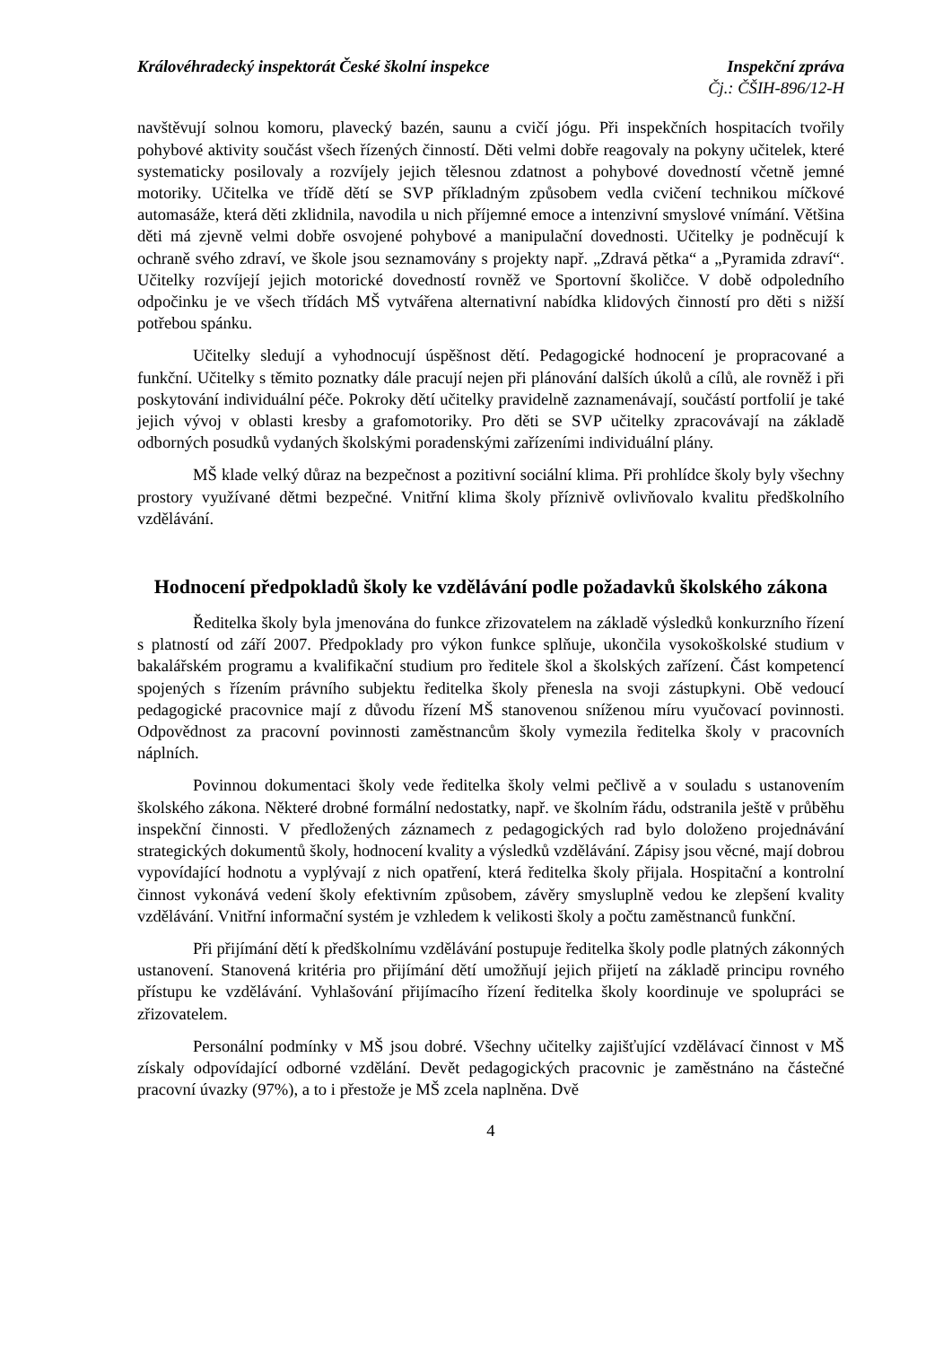Královéhradecký inspektorát České školní inspekce Inspekční zpráva
Čj.: ČŠIH-896/12-H
navštěvují solnou komoru, plavecký bazén, saunu a cvičí jógu. Při inspekčních hospitacích tvořily pohybové aktivity součást všech řízených činností. Děti velmi dobře reagovaly na pokyny učitelek, které systematicky posilovaly a rozvíjely jejich tělesnou zdatnost a pohybové dovedností včetně jemné motoriky. Učitelka ve třídě dětí se SVP příkladným způsobem vedla cvičení technikou míčkové automasáže, která děti zklidnila, navodila u nich příjemné emoce a intenzivní smyslové vnímání. Většina děti má zjevně velmi dobře osvojené pohybové a manipulační dovednosti. Učitelky je podněcují k ochraně svého zdraví, ve škole jsou seznamovány s projekty např. „Zdravá pětka“ a „Pyramida zdraví“. Učitelky rozvíjejí jejich motorické dovedností rovněž ve Sportovní školičce. V době odpoledního odpočinku je ve všech třídách MŠ vytvářena alternativní nabídka klidových činností pro děti s nižší potřebou spánku.
Učitelky sledují a vyhodnocují úspěšnost dětí. Pedagogické hodnocení je propracované a funkční. Učitelky s těmito poznatky dále pracují nejen při plánování dalších úkolů a cílů, ale rovněž i při poskytování individuální péče. Pokroky dětí učitelky pravidelně zaznamenávají, součástí portfolií je také jejich vývoj v oblasti kresby a grafomotoriky. Pro děti se SVP učitelky zpracovávají na základě odborných posudků vydaných školskými poradenskými zařízeními individuální plány.
MŠ klade velký důraz na bezpečnost a pozitivní sociální klima. Při prohlídce školy byly všechny prostory využívané dětmi bezpečné. Vnitřní klima školy příznivě ovlivňovalo kvalitu předškolního vzdělávání.
Hodnocení předpokladů školy ke vzdělávání podle požadavků školského zákona
Ředitelka školy byla jmenována do funkce zřizovatelem na základě výsledků konkurzního řízení s platností od září 2007. Předpoklady pro výkon funkce splňuje, ukončila vysokoškolské studium v bakalářském programu a kvalifikační studium pro ředitele škol a školských zařízení. Část kompetencí spojených s řízením právního subjektu ředitelka školy přenesla na svoji zástupkyni. Obě vedoucí pedagogické pracovnice mají z důvodu řízení MŠ stanovenou sníženou míru vyučovací povinnosti. Odpovědnost za pracovní povinnosti zaměstnancům školy vymezila ředitelka školy v pracovních náplních.
Povinnou dokumentaci školy vede ředitelka školy velmi pečlivě a v souladu s ustanovením školského zákona. Některé drobné formální nedostatky, např. ve školním řádu, odstranila ještě v průběhu inspekční činnosti. V předložených záznamech z pedagogických rad bylo doloženo projednávání strategických dokumentů školy, hodnocení kvality a výsledků vzdělávání. Zápisy jsou věcné, mají dobrou vypovídající hodnotu a vyplývají z nich opatření, která ředitelka školy přijala. Hospitační a kontrolní činnost vykonává vedení školy efektivním způsobem, závěry smysluplně vedou ke zlepšení kvality vzdělávání. Vnitřní informační systém je vzhledem k velikosti školy a počtu zaměstnanců funkční.
Při přijímání dětí k předškolnímu vzdělávání postupuje ředitelka školy podle platných zákonných ustanovení. Stanovená kritéria pro přijímání dětí umožňují jejich přijetí na základě principu rovného přístupu ke vzdělávání. Vyhlašování přijímacího řízení ředitelka školy koordinuje ve spolupráci se zřizovatelem.
Personální podmínky v MŠ jsou dobré. Všechny učitelky zajišťující vzdělávací činnost v MŠ získaly odpovídající odborné vzdělání. Devět pedagogických pracovnic je zaměstnáno na částečné pracovní úvazky (97%), a to i přestože je MŠ zcela naplněna. Dvě
4